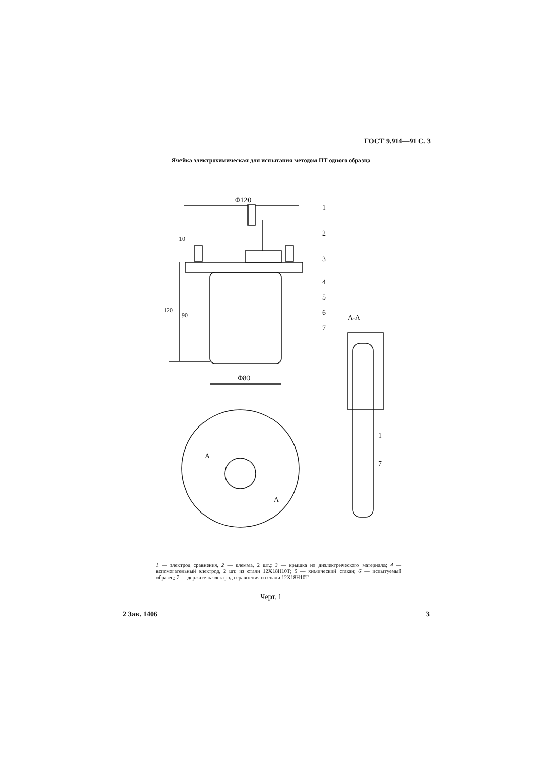ГОСТ 9.914—91 С. 3
Ячейка электрохимическая для испытания методом ПТ одного образца
Φ120
Φ80
А-А
1
2
3
4
5
6
7
10
120
90
А
А
1
7
1 — электрод сравнения, 2 — клемма, 2 шт.; 3 — крышка из диэлектрического материала; 4 — вспомогательный электрод, 2 шт. из стали 12Х18Н10Т; 5 — химический стакан; 6 — испытуемый образец; 7 — держатель электрода сравнения из стали 12Х18Н10Т
Черт. 1
2 Зак. 1406 3